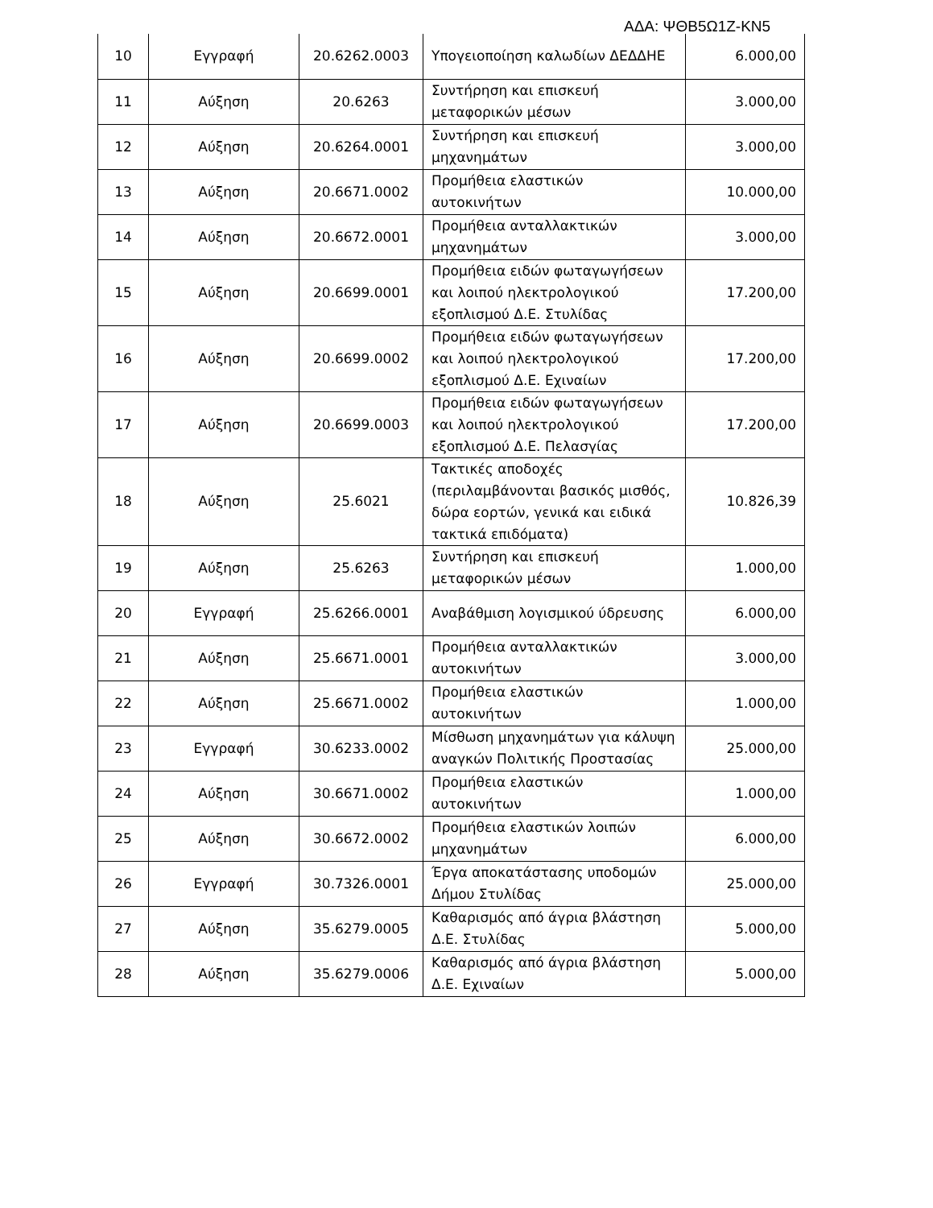ΑΔΑ: ΨΘΒ5Ω1Ζ-ΚΝ5
| 10 | Εγγραφή | 20.6262.0003 | Υπογειοποίηση καλωδίων ΔΕΔΔΗΕ | 6.000,00 |
| 11 | Αύξηση | 20.6263 | Συντήρηση και επισκευή μεταφορικών μέσων | 3.000,00 |
| 12 | Αύξηση | 20.6264.0001 | Συντήρηση και επισκευή μηχανημάτων | 3.000,00 |
| 13 | Αύξηση | 20.6671.0002 | Προμήθεια ελαστικών αυτοκινήτων | 10.000,00 |
| 14 | Αύξηση | 20.6672.0001 | Προμήθεια ανταλλακτικών μηχανημάτων | 3.000,00 |
| 15 | Αύξηση | 20.6699.0001 | Προμήθεια ειδών φωταγωγήσεων και λοιπού ηλεκτρολογικού εξοπλισμού Δ.Ε. Στυλίδας | 17.200,00 |
| 16 | Αύξηση | 20.6699.0002 | Προμήθεια ειδών φωταγωγήσεων και λοιπού ηλεκτρολογικού εξοπλισμού Δ.Ε. Εχιναίων | 17.200,00 |
| 17 | Αύξηση | 20.6699.0003 | Προμήθεια ειδών φωταγωγήσεων και λοιπού ηλεκτρολογικού εξοπλισμού Δ.Ε. Πελασγίας | 17.200,00 |
| 18 | Αύξηση | 25.6021 | Τακτικές αποδοχές (περιλαμβάνονται βασικός μισθός, δώρα εορτών, γενικά και ειδικά τακτικά επιδόματα) | 10.826,39 |
| 19 | Αύξηση | 25.6263 | Συντήρηση και επισκευή μεταφορικών μέσων | 1.000,00 |
| 20 | Εγγραφή | 25.6266.0001 | Αναβάθμιση λογισμικού ύδρευσης | 6.000,00 |
| 21 | Αύξηση | 25.6671.0001 | Προμήθεια ανταλλακτικών αυτοκινήτων | 3.000,00 |
| 22 | Αύξηση | 25.6671.0002 | Προμήθεια ελαστικών αυτοκινήτων | 1.000,00 |
| 23 | Εγγραφή | 30.6233.0002 | Μίσθωση μηχανημάτων για κάλυψη αναγκών Πολιτικής Προστασίας | 25.000,00 |
| 24 | Αύξηση | 30.6671.0002 | Προμήθεια ελαστικών αυτοκινήτων | 1.000,00 |
| 25 | Αύξηση | 30.6672.0002 | Προμήθεια ελαστικών λοιπών μηχανημάτων | 6.000,00 |
| 26 | Εγγραφή | 30.7326.0001 | Έργα αποκατάστασης υποδομών Δήμου Στυλίδας | 25.000,00 |
| 27 | Αύξηση | 35.6279.0005 | Καθαρισμός από άγρια βλάστηση Δ.Ε. Στυλίδας | 5.000,00 |
| 28 | Αύξηση | 35.6279.0006 | Καθαρισμός από άγρια βλάστηση Δ.Ε. Εχιναίων | 5.000,00 |